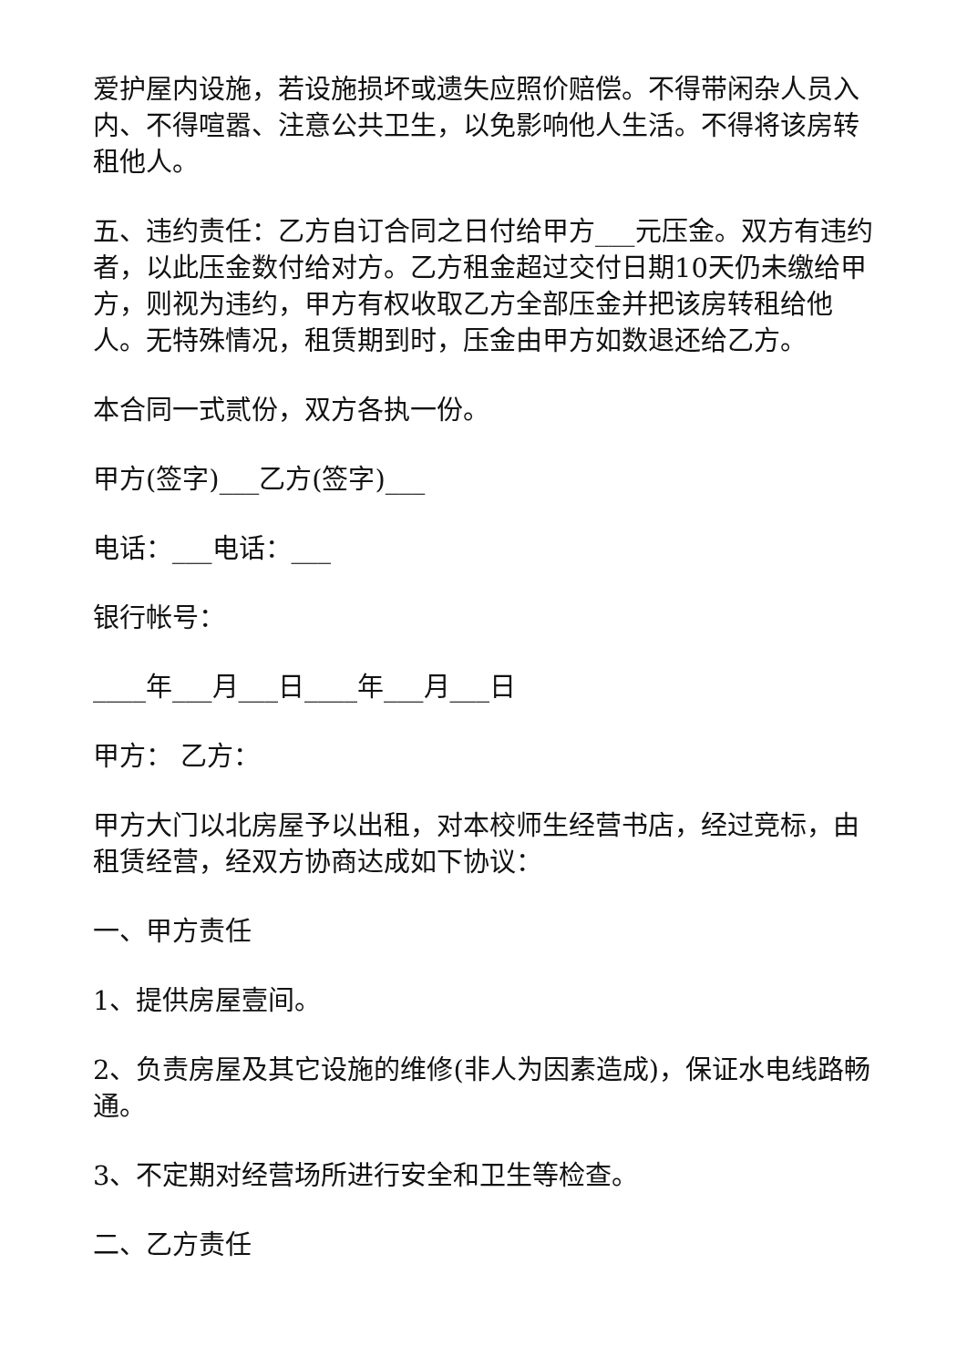爱护屋内设施，若设施损坏或遗失应照价赔偿。不得带闲杂人员入内、不得喧嚣、注意公共卫生，以免影响他人生活。不得将该房转租他人。
五、违约责任：乙方自订合同之日付给甲方___元压金。双方有违约者，以此压金数付给对方。乙方租金超过交付日期10天仍未缴给甲方，则视为违约，甲方有权收取乙方全部压金并把该房转租给他人。无特殊情况，租赁期到时，压金由甲方如数退还给乙方。
本合同一式贰份，双方各执一份。
甲方(签字)___乙方(签字)___
电话：___电话：___
银行帐号：
____年___月___日____年___月___日
甲方： 乙方：
甲方大门以北房屋予以出租，对本校师生经营书店，经过竞标，由 租赁经营，经双方协商达成如下协议：
一、甲方责任
1、提供房屋壹间。
2、负责房屋及其它设施的维修(非人为因素造成)，保证水电线路畅通。
3、不定期对经营场所进行安全和卫生等检查。
二、乙方责任